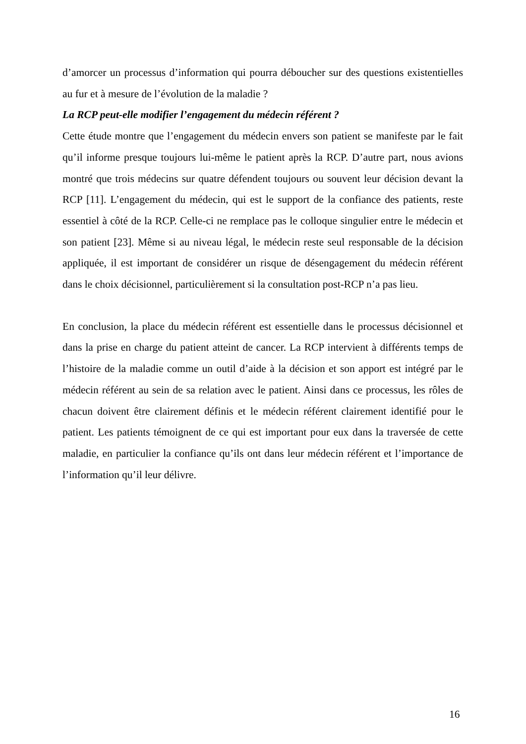d’amorcer un processus d’information qui pourra déboucher sur des questions existentielles au fur et à mesure de l’évolution de la maladie ?
La RCP peut-elle modifier l’engagement du médecin référent ?
Cette étude montre que l’engagement du médecin envers son patient se manifeste par le fait qu’il informe presque toujours lui-même le patient après la RCP. D’autre part, nous avions montré que trois médecins sur quatre défendent toujours ou souvent leur décision devant la RCP [11]. L’engagement du médecin, qui est le support de la confiance des patients, reste essentiel à côté de la RCP. Celle-ci ne remplace pas le colloque singulier entre le médecin et son patient [23]. Même si au niveau légal, le médecin reste seul responsable de la décision appliquée, il est important de considérer un risque de désengagement du médecin référent dans le choix décisionnel, particulièrement si la consultation post-RCP n’a pas lieu.
En conclusion, la place du médecin référent est essentielle dans le processus décisionnel et dans la prise en charge du patient atteint de cancer. La RCP intervient à différents temps de l’histoire de la maladie comme un outil d’aide à la décision et son apport est intégré par le médecin référent au sein de sa relation avec le patient. Ainsi dans ce processus, les rôles de chacun doivent être clairement définis et le médecin référent clairement identifié pour le patient. Les patients témoignent de ce qui est important pour eux dans la traversée de cette maladie, en particulier la confiance qu’ils ont dans leur médecin référent et l’importance de l’information qu’il leur délivre.
16